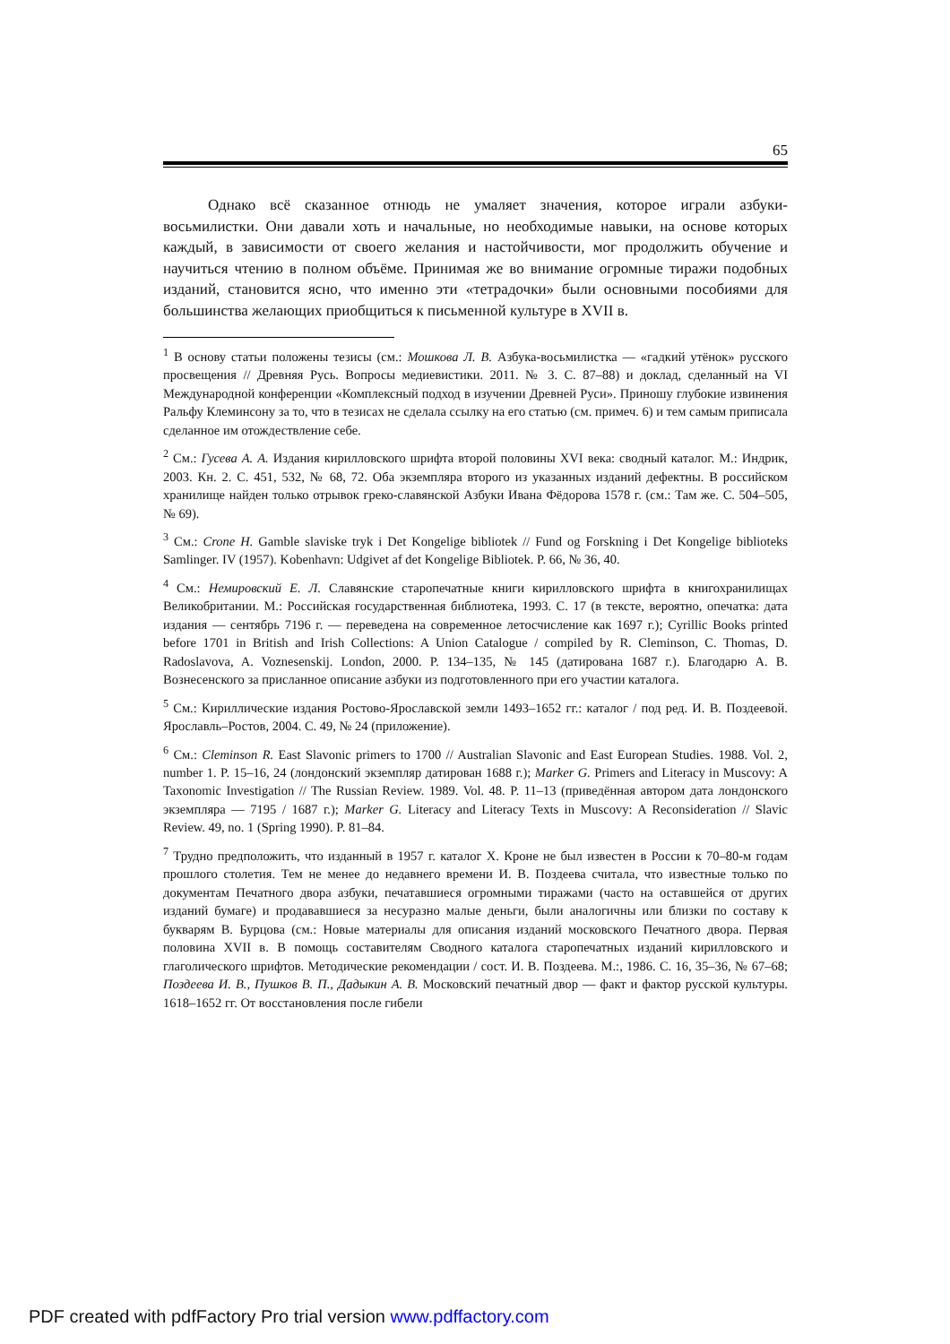65
Однако всё сказанное отнюдь не умаляет значения, которое играли азбуки-восьмилистки. Они давали хоть и начальные, но необходимые навыки, на основе которых каждый, в зависимости от своего желания и настойчивости, мог продолжить обучение и научиться чтению в полном объёме. Принимая же во внимание огромные тиражи подобных изданий, становится ясно, что именно эти «тетрадочки» были основными пособиями для большинства желающих приобщиться к письменной культуре в XVII в.
<sup>1</sup> В основу статьи положены тезисы (см.: Мошкова Л. В. Азбука-восьмилистка — «гадкий утёнок» русского просвещения // Древняя Русь. Вопросы медиевистики. 2011. № 3. С. 87–88) и доклад, сделанный на VI Международной конференции «Комплексный подход в изучении Древней Руси». Приношу глубокие извинения Ральфу Клеминсону за то, что в тезисах не сделала ссылку на его статью (см. примеч. 6) и тем самым приписала сделанное им отождествление себе.
<sup>2</sup> См.: Гусева А. А. Издания кирилловского шрифта второй половины XVI века: сводный каталог. М.: Индрик, 2003. Кн. 2. С. 451, 532, № 68, 72. Оба экземпляра второго из указанных изданий дефектны. В российском хранилище найден только отрывок греко-славянской Азбуки Ивана Фёдорова 1578 г. (см.: Там же. С. 504–505, № 69).
<sup>3</sup> См.: Crone H. Gamble slaviske tryk i Det Kongelige bibliotek // Fund og Forskning i Det Kongelige biblioteks Samlinger. IV (1957). Kobenhavn: Udgivet af det Kongelige Bibliotek. P. 66, № 36, 40.
<sup>4</sup> См.: Немировский Е. Л. Славянские старопечатные книги кирилловского шрифта в книгохранилищах Великобритании. М.: Российская государственная библиотека, 1993. С. 17 (в тексте, вероятно, опечатка: дата издания — сентябрь 7196 г. — переведена на современное летосчисление как 1697 г.); Cyrillic Books printed before 1701 in British and Irish Collections: A Union Catalogue / compiled by R. Cleminson, C. Thomas, D. Radoslavova, A. Voznesenskij. London, 2000. P. 134–135, № 145 (датирована 1687 г.). Благодарю А. В. Вознесенского за присланное описание азбуки из подготовленного при его участии каталога.
<sup>5</sup> См.: Кириллические издания Ростово-Ярославской земли 1493–1652 гг.: каталог / под ред. И. В. Поздеевой. Ярославль–Ростов, 2004. С. 49, № 24 (приложение).
<sup>6</sup> См.: Cleminson R. East Slavonic primers to 1700 // Australian Slavonic and East European Studies. 1988. Vol. 2, number 1. P. 15–16, 24 (лондонский экземпляр датирован 1688 г.); Marker G. Primers and Literacy in Muscovy: A Taxonomic Investigation // The Russian Review. 1989. Vol. 48. P. 11–13 (приведённая автором дата лондонского экземпляра — 7195 / 1687 г.); Marker G. Literacy and Literacy Texts in Muscovy: A Reconsideration // Slavic Review. 49, no. 1 (Spring 1990). P. 81–84.
<sup>7</sup> Трудно предположить, что изданный в 1957 г. каталог Х. Кроне не был известен в России к 70–80-м годам прошлого столетия. Тем не менее до недавнего времени И. В. Поздеева считала, что известные только по документам Печатного двора азбуки, печатавшиеся огромными тиражами (часто на оставшейся от других изданий бумаге) и продававшиеся за несуразно малые деньги, были аналогичны или близки по составу к букварям В. Бурцова (см.: Новые материалы для описания изданий московского Печатного двора. Первая половина XVII в. В помощь составителям Сводного каталога старопечатных изданий кирилловского и глаголического шрифтов. Методические рекомендации / сост. И. В. Поздеева. М.:, 1986. С. 16, 35–36, № 67–68; Поздеева И. В., Пушков В. П., Дадыкин А. В. Московский печатный двор — факт и фактор русской культуры. 1618–1652 гг. От восстановления после гибели
PDF created with pdfFactory Pro trial version www.pdffactory.com